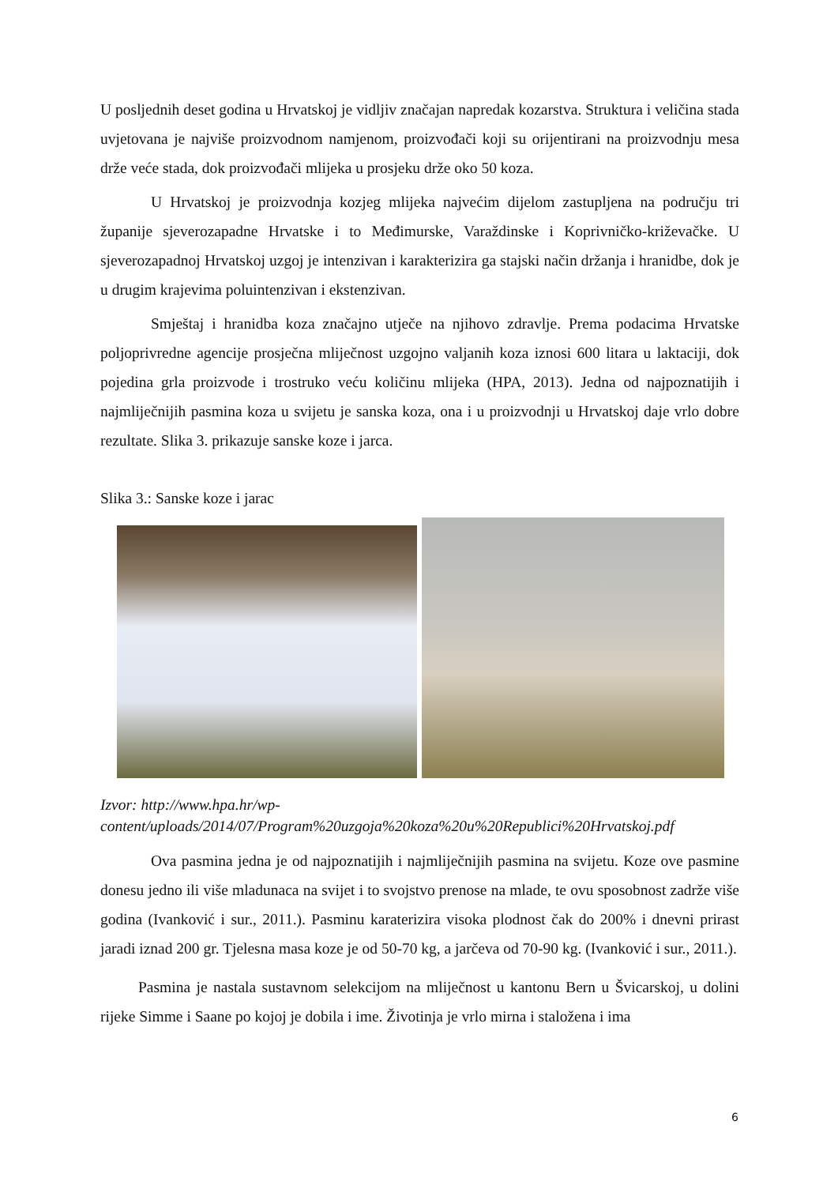U posljednih deset godina u Hrvatskoj je vidljiv značajan napredak kozarstva. Struktura i veličina stada uvjetovana je najviše proizvodnom namjenom, proizvođači koji su orijentirani na proizvodnju mesa drže veće stada, dok proizvođači mlijeka u prosjeku drže oko 50 koza.
U Hrvatskoj je proizvodnja kozjeg mlijeka najvećim dijelom zastupljena na području tri županije sjeverozapadne Hrvatske i to Međimurske, Varaždinske i Koprivničko-križevačke. U sjeverozapadnoj Hrvatskoj uzgoj je intenzivan i karakterizira ga stajski način držanja i hranidbe, dok je u drugim krajevima poluintenzivan i ekstenzivan.
Smještaj i hranidba koza značajno utječe na njihovo zdravlje. Prema podacima Hrvatske poljoprivredne agencije prosječna mliječnost uzgojno valjanih koza iznosi 600 litara u laktaciji, dok pojedina grla proizvode i trostruko veću količinu mlijeka (HPA, 2013). Jedna od najpoznatijih i najmliječnijih pasmina koza u svijetu je sanska koza, ona i u proizvodnji u Hrvatskoj daje vrlo dobre rezultate. Slika 3. prikazuje sanske koze i jarca.
Slika 3.: Sanske koze i jarac
Izvor: http://www.hpa.hr/wp-
content/uploads/2014/07/Program%20uzgoja%20koza%20u%20Republici%20Hrvatskoj.pdf
Ova pasmina jedna je od najpoznatijih i najmliječnijih pasmina na svijetu. Koze ove pasmine donesu jedno ili više mladunaca na svijet i to svojstvo prenose na mlade, te ovu sposobnost zadrže više godina (Ivanković i sur., 2011.). Pasminu karaterizira visoka plodnost čak do 200% i dnevni prirast jaradi iznad 200 gr. Tjelesna masa koze je od 50-70 kg, a jarčeva od 70-90 kg. (Ivanković i sur., 2011.).
Pasmina je nastala sustavnom selekcijom na mliječnost u kantonu Bern u Švicarskoj, u dolini rijeke Simme i Saane po kojoj je dobila i ime. Životinja je vrlo mirna i staložena i ima
6